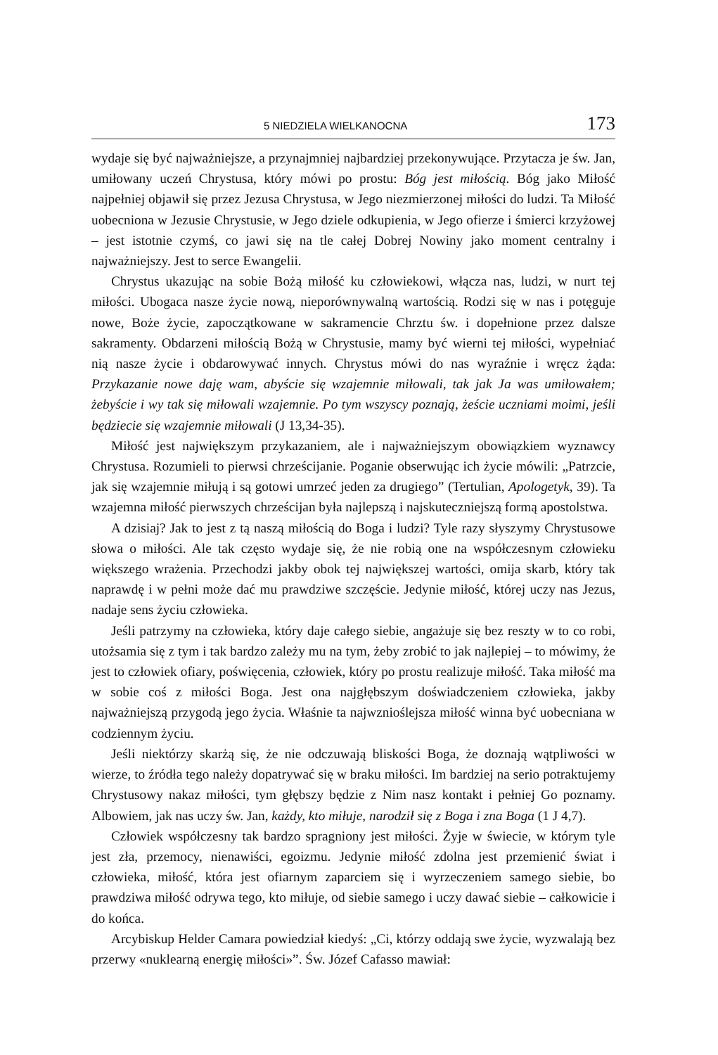5 NIEDZIELA WIELKANOCNA 173
wydaje się być najważniejsze, a przynajmniej najbardziej przekonywujące. Przytacza je św. Jan, umiłowany uczeń Chrystusa, który mówi po prostu: Bóg jest miłością. Bóg jako Miłość najpełniej objawił się przez Jezusa Chrystusa, w Jego niezmierzonej miłości do ludzi. Ta Miłość uobecniona w Jezusie Chrystusie, w Jego dziele odkupienia, w Jego ofierze i śmierci krzyżowej – jest istotnie czymś, co jawi się na tle całej Dobrej Nowiny jako moment centralny i najważniejszy. Jest to serce Ewangelii.
Chrystus ukazując na sobie Bożą miłość ku człowiekowi, włącza nas, ludzi, w nurt tej miłości. Ubogaca nasze życie nową, nieporównywalną wartością. Rodzi się w nas i potęguje nowe, Boże życie, zapoczątkowane w sakramencie Chrztu św. i dopełnione przez dalsze sakramenty. Obdarzeni miłością Bożą w Chrystusie, mamy być wierni tej miłości, wypełniać nią nasze życie i obdarowywać innych. Chrystus mówi do nas wyraźnie i wręcz żąda: Przykazanie nowe daję wam, abyście się wzajemnie miłowali, tak jak Ja was umiłowałem; żebyście i wy tak się miłowali wzajemnie. Po tym wszyscy poznają, żeście uczniami moimi, jeśli będziecie się wzajemnie miłowali (J 13,34-35).
Miłość jest największym przykazaniem, ale i najważniejszym obowiązkiem wyznawcy Chrystusa. Rozumieli to pierwsi chrześcijanie. Poganie obserwując ich życie mówili: „Patrzcie, jak się wzajemnie miłują i są gotowi umrzeć jeden za drugiego” (Tertulian, Apologetyk, 39). Ta wzajemna miłość pierwszych chrześcijan była najlepszą i najskuteczniejszą formą apostolstwa.
A dzisiaj? Jak to jest z tą naszą miłością do Boga i ludzi? Tyle razy słyszymy Chrystusowe słowa o miłości. Ale tak często wydaje się, że nie robią one na współczesnym człowieku większego wrażenia. Przechodzi jakby obok tej największej wartości, omija skarb, który tak naprawdę i w pełni może dać mu prawdziwe szczęście. Jedynie miłość, której uczy nas Jezus, nadaje sens życiu człowieka.
Jeśli patrzymy na człowieka, który daje całego siebie, angażuje się bez reszty w to co robi, utożsamia się z tym i tak bardzo zależy mu na tym, żeby zrobić to jak najlepiej – to mówimy, że jest to człowiek ofiary, poświęcenia, człowiek, który po prostu realizuje miłość. Taka miłość ma w sobie coś z miłości Boga. Jest ona najgłębszym doświadczeniem człowieka, jakby najważniejszą przygodą jego życia. Właśnie ta najwznioślejsza miłość winna być uobecniana w codziennym życiu.
Jeśli niektórzy skarżą się, że nie odczuwają bliskości Boga, że doznają wątpliwości w wierze, to źródła tego należy dopatrywać się w braku miłości. Im bardziej na serio potraktujemy Chrystusowy nakaz miłości, tym głębszy będzie z Nim nasz kontakt i pełniej Go poznamy. Albowiem, jak nas uczy św. Jan, każdy, kto miłuje, narodził się z Boga i zna Boga (1 J 4,7).
Człowiek współczesny tak bardzo spragniony jest miłości. Żyje w świecie, w którym tyle jest zła, przemocy, nienawiści, egoizmu. Jedynie miłość zdolna jest przemienić świat i człowieka, miłość, która jest ofiarnym zaparciem się i wyrzeczeniem samego siebie, bo prawdziwa miłość odrywa tego, kto miłuje, od siebie samego i uczy dawać siebie – całkowicie i do końca.
Arcybiskup Helder Camara powiedział kiedyś: „Ci, którzy oddają swe życie, wyzwalają bez przerwy «nuklearną energię miłości»”. Św. Józef Cafasso mawiał: